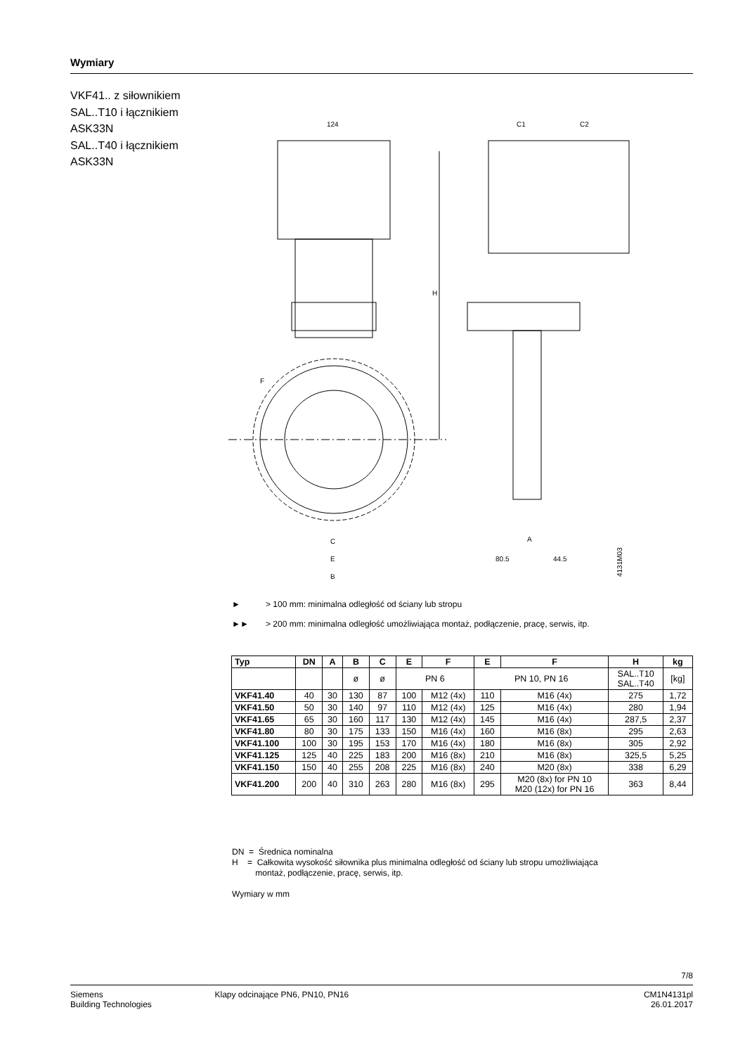Wymiary
VKF41.. z siłownikiem
SAL..T10 i łącznikiem
ASK33N
SAL..T40 i łącznikiem
ASK33N
124
C1
C2
H
C
E
B
F
A
80.5
44.5
4131M03
► > 100 mm: minimalna odległość od ściany lub stropu
►► > 200 mm: minimalna odległość umożliwiająca montaż, podłączenie, pracę, serwis, itp.
| Typ | DN | A | B | C | E | F | E | F | H | kg |
| --- | --- | --- | --- | --- | --- | --- | --- | --- | --- | --- |
| | | | ø | ø | PN 6 | | PN 10, PN 16 | | SAL..T10 SAL..T40 | [kg] |
| VKF41.40 | 40 | 30 | 130 | 87 | 100 | M12 (4x) | 110 | M16 (4x) | 275 | 1,72 |
| VKF41.50 | 50 | 30 | 140 | 97 | 110 | M12 (4x) | 125 | M16 (4x) | 280 | 1,94 |
| VKF41.65 | 65 | 30 | 160 | 117 | 130 | M12 (4x) | 145 | M16 (4x) | 287,5 | 2,37 |
| VKF41.80 | 80 | 30 | 175 | 133 | 150 | M16 (4x) | 160 | M16 (8x) | 295 | 2,63 |
| VKF41.100 | 100 | 30 | 195 | 153 | 170 | M16 (4x) | 180 | M16 (8x) | 305 | 2,92 |
| VKF41.125 | 125 | 40 | 225 | 183 | 200 | M16 (8x) | 210 | M16 (8x) | 325,5 | 5,25 |
| VKF41.150 | 150 | 40 | 255 | 208 | 225 | M16 (8x) | 240 | M20 (8x) | 338 | 6,29 |
| VKF41.200 | 200 | 40 | 310 | 263 | 280 | M16 (8x) | 295 | M20 (8x) for PN 10 M20 (12x) for PN 16 | 363 | 8,44 |
DN = Średnica nominalna
H = Całkowita wysokość siłownika plus minimalna odległość od ściany lub stropu umożliwiająca
montaż, podłączenie, pracę, serwis, itp.
Wymiary w mm
7/8
Siemens
Building Technologies
Klapy odcinające PN6, PN10, PN16
CM1N4131pl
26.01.2017